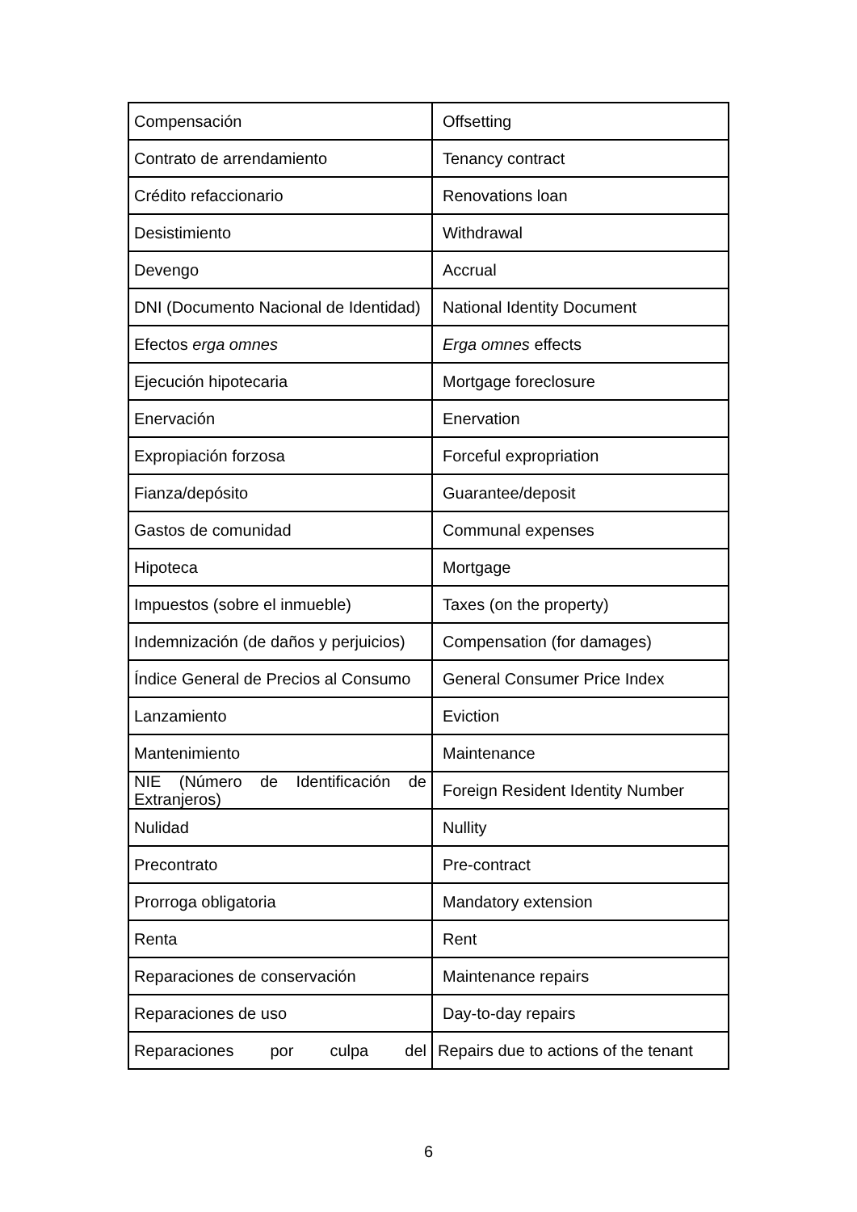| Compensación | Offsetting |
| Contrato de arrendamiento | Tenancy contract |
| Crédito refaccionario | Renovations loan |
| Desistimiento | Withdrawal |
| Devengo | Accrual |
| DNI (Documento Nacional de Identidad) | National Identity Document |
| Efectos erga omnes | Erga omnes effects |
| Ejecución hipotecaria | Mortgage foreclosure |
| Enervación | Enervation |
| Expropiación forzosa | Forceful expropriation |
| Fianza/depósito | Guarantee/deposit |
| Gastos de comunidad | Communal expenses |
| Hipoteca | Mortgage |
| Impuestos (sobre el inmueble) | Taxes (on the property) |
| Indemnización (de daños y perjuicios) | Compensation (for damages) |
| Índice General de Precios al Consumo | General Consumer Price Index |
| Lanzamiento | Eviction |
| Mantenimiento | Maintenance |
| NIE (Número de Identificación de Extranjeros) | Foreign Resident Identity Number |
| Nulidad | Nullity |
| Precontrato | Pre-contract |
| Prorroga obligatoria | Mandatory extension |
| Renta | Rent |
| Reparaciones de conservación | Maintenance repairs |
| Reparaciones de uso | Day-to-day repairs |
| Reparaciones por culpa del | Repairs due to actions of the tenant |
6